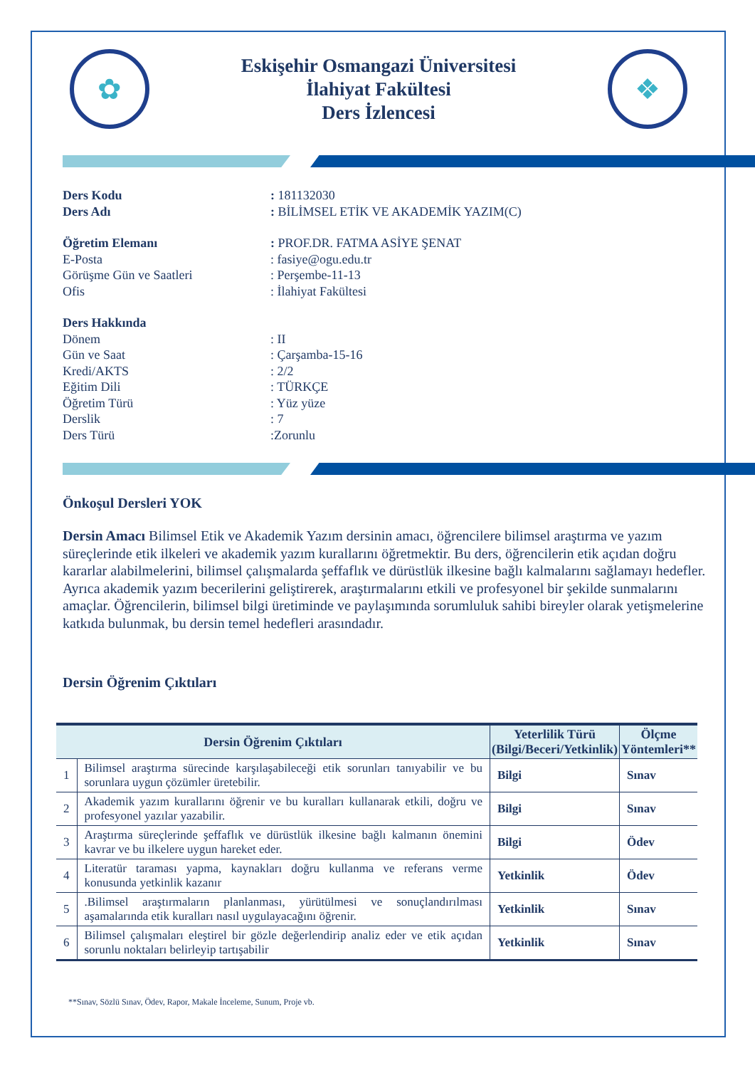✿
Eskişehir Osmangazi Üniversitesi
İlahiyat Fakültesi
Ders İzlencesi
❖
Ders Kodu: 181132030
Ders Adı: BİLİMSEL ETİK VE AKADEMİK YAZIM(C)
Öğretim Elemanı: PROF.DR. FATMA ASİYE ŞENAT
E-Posta: fasiye@ogu.edu.tr
Görüşme Gün ve Saatleri: Perşembe-11-13
Ofis: İlahiyat Fakültesi
Ders Hakkında
Dönem: II
Gün ve Saat: Çarşamba-15-16
Kredi/AKTS: 2/2
Eğitim Dili: TÜRKÇE
Öğretim Türü: Yüz yüze
Derslik: 7
Ders Türü:Zorunlu
Önkoşul Dersleri YOK
Dersin Amacı Bilimsel Etik ve Akademik Yazım dersinin amacı, öğrencilere bilimsel araştırma ve yazım süreçlerinde etik ilkeleri ve akademik yazım kurallarını öğretmektir. Bu ders, öğrencilerin etik açıdan doğru kararlar alabilmelerini, bilimsel çalışmalarda şeffaflık ve dürüstlük ilkesine bağlı kalmalarını sağlamayı hedefler. Ayrıca akademik yazım becerilerini geliştirerek, araştırmalarını etkili ve profesyonel bir şekilde sunmalarını amaçlar. Öğrencilerin, bilimsel bilgi üretiminde ve paylaşımında sorumluluk sahibi bireyler olarak yetişmelerine katkıda bulunmak, bu dersin temel hedefleri arasındadır.
Dersin Öğrenim Çıktıları
| Dersin Öğrenim Çıktıları | | Yeterlilik Türü (Bilgi/Beceri/Yetkinlik) | Ölçme Yöntemleri** |
| --- | --- | --- | --- |
| 1 | Bilimsel araştırma sürecinde karşılaşabileceği etik sorunları tanıyabilir ve bu sorunlara uygun çözümler üretebilir. | Bilgi | Sınav |
| 2 | Akademik yazım kurallarını öğrenir ve bu kuralları kullanarak etkili, doğru ve profesyonel yazılar yazabilir. | Bilgi | Sınav |
| 3 | Araştırma süreçlerinde şeffaflık ve dürüstlük ilkesine bağlı kalmanın önemini kavrar ve bu ilkelere uygun hareket eder. | Bilgi | Ödev |
| 4 | Literatür taraması yapma, kaynakları doğru kullanma ve referans verme konusunda yetkinlik kazanır | Yetkinlik | Ödev |
| 5 | .Bilimsel araştırmaların planlanması, yürütülmesi ve sonuçlandırılması aşamalarında etik kuralları nasıl uygulayacağını öğrenir. | Yetkinlik | Sınav |
| 6 | Bilimsel çalışmaları eleştirel bir gözle değerlendirip analiz eder ve etik açıdan sorunlu noktaları belirleyip tartışabilir | Yetkinlik | Sınav |
**Sınav, Sözlü Sınav, Ödev, Rapor, Makale İnceleme, Sunum, Proje vb.